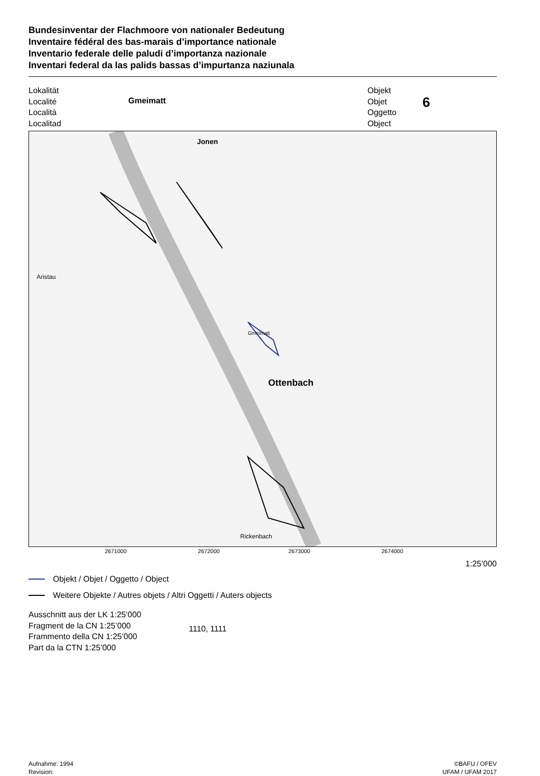Bundesinventar der Flachmoore von nationaler Bedeutung
Inventaire fédéral des bas-marais d’importance nationale
Inventario federale delle paludi d’importanza nazionale
Inventari federal da las palids bassas d’impurtanza naziunala
Lokalität
Localité
Località
Localitad
Gmeimatt
Objekt
Objet
Oggetto
Object
6
Jonen
Ottenbach
Aristau
Rickenbach
Gmeimatt
2671000 2672000 2673000 2674000
1:25’000
Objekt / Objet / Oggetto / Object
Weitere Objekte / Autres objets / Altri Oggetti / Auters objects
Ausschnitt aus der LK 1:25’000
Fragment de la CN 1:25’000
Frammento della CN 1:25’000
Part da la CTN 1:25’000
1110, 1111
Aufnahme: 1994
Revision:
©BAFU / OFEV
UFAM / UFAM 2017